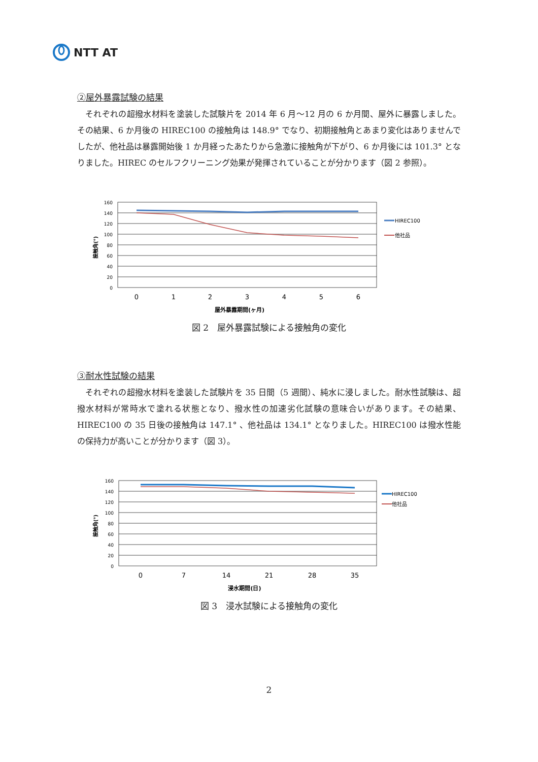NTT AT
②屋外暴露試験の結果
それぞれの超撥水材料を塗装した試験片を 2014 年 6 月～12 月の 6 か月間、屋外に暴露しました。その結果、6 か月後の HIREC100 の接触角は 148.9° でなり、初期接触角とあまり変化はありませんでしたが、他社品は暴露開始後 1 か月経ったあたりから急激に接触角が下がり、6 か月後には 101.3° となりました。HIREC のセルフクリーニング効果が発揮されていることが分かります（図 2 参照）。
接触角(°)
160
140
120
100
80
60
40
20
0
0
1
2
3
4
5
6
屋外暴露期間(ヶ月)
HIREC100
他社品
図 2　屋外暴露試験による接触角の変化
③耐水性試験の結果
それぞれの超撥水材料を塗装した試験片を 35 日間（5 週間）、純水に浸しました。耐水性試験は、超撥水材料が常時水で塗れる状態となり、撥水性の加速劣化試験の意味合いがあります。その結果、HIREC100 の 35 日後の接触角は 147.1° 、他社品は 134.1° となりました。HIREC100 は撥水性能の保持力が高いことが分かります（図 3）。
接触角(°)
160
140
120
100
80
60
40
20
0
0
7
14
21
28
35
浸水期間(日)
HIREC100
他社品
図 3　浸水試験による接触角の変化
2